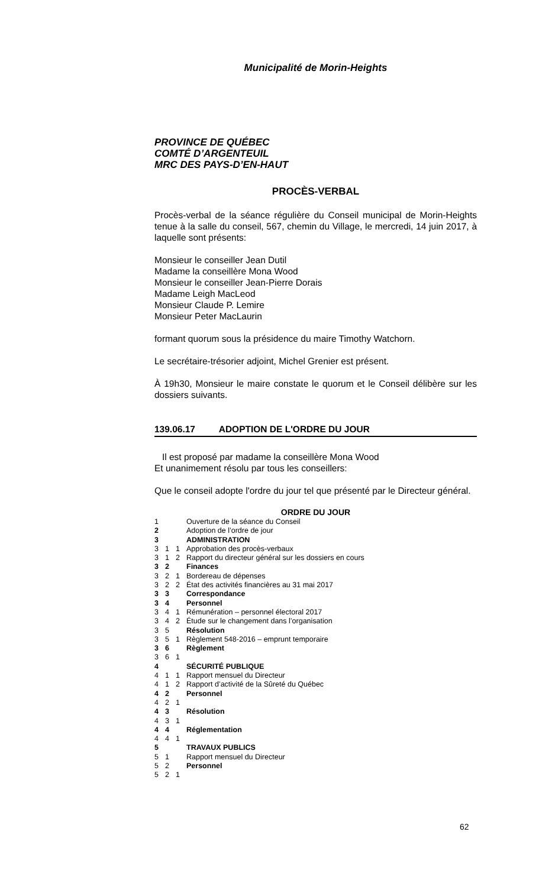Municipalité de Morin-Heights
PROVINCE DE QUÉBEC
COMTÉ D’ARGENTEUIL
MRC DES PAYS-D’EN-HAUT
PROCÈS-VERBAL
Procès-verbal de la séance régulière du Conseil municipal de Morin-Heights tenue à la salle du conseil, 567, chemin du Village, le mercredi, 14 juin 2017, à laquelle sont présents:
Monsieur le conseiller Jean Dutil
Madame la conseillère Mona Wood
Monsieur le conseiller Jean-Pierre Dorais
Madame Leigh MacLeod
Monsieur Claude P. Lemire
Monsieur Peter MacLaurin
formant quorum sous la présidence du maire Timothy Watchorn.
Le secrétaire-trésorier adjoint, Michel Grenier est présent.
À 19h30, Monsieur le maire constate le quorum et le Conseil délibère sur les dossiers suivants.
139.06.17 ADOPTION DE L'ORDRE DU JOUR
Il est proposé par madame la conseillère Mona Wood
Et unanimement résolu par tous les conseillers:
Que le conseil adopte l'ordre du jour tel que présenté par le Directeur général.
ORDRE DU JOUR
| 1 | | | Ouverture de la séance du Conseil |
| 2 | | | Adoption de l’ordre de jour |
| 3 | | | ADMINISTRATION |
| 3 | 1 | 1 | Approbation des procès-verbaux |
| 3 | 1 | 2 | Rapport du directeur général sur les dossiers en cours |
| 3 | 2 | | Finances |
| 3 | 2 | 1 | Bordereau de dépenses |
| 3 | 2 | 2 | État des activités financières au 31 mai 2017 |
| 3 | 3 | | Correspondance |
| 3 | 4 | | Personnel |
| 3 | 4 | 1 | Rémunération – personnel électoral 2017 |
| 3 | 4 | 2 | Étude sur le changement dans l’organisation |
| 3 | 5 | | Résolution |
| 3 | 5 | 1 | Règlement 548-2016 – emprunt temporaire |
| 3 | 6 | | Règlement |
| 3 | 6 | 1 | |
| 4 | | | SÉCURITÉ PUBLIQUE |
| 4 | 1 | 1 | Rapport mensuel du Directeur |
| 4 | 1 | 2 | Rapport d’activité de la Sûreté du Québec |
| 4 | 2 | | Personnel |
| 4 | 2 | 1 | |
| 4 | 3 | | Résolution |
| 4 | 3 | 1 | |
| 4 | 4 | | Réglementation |
| 4 | 4 | 1 | |
| 5 | | | TRAVAUX PUBLICS |
| 5 | 1 | | Rapport mensuel du Directeur |
| 5 | 2 | | Personnel |
| 5 | 2 | 1 | |
62